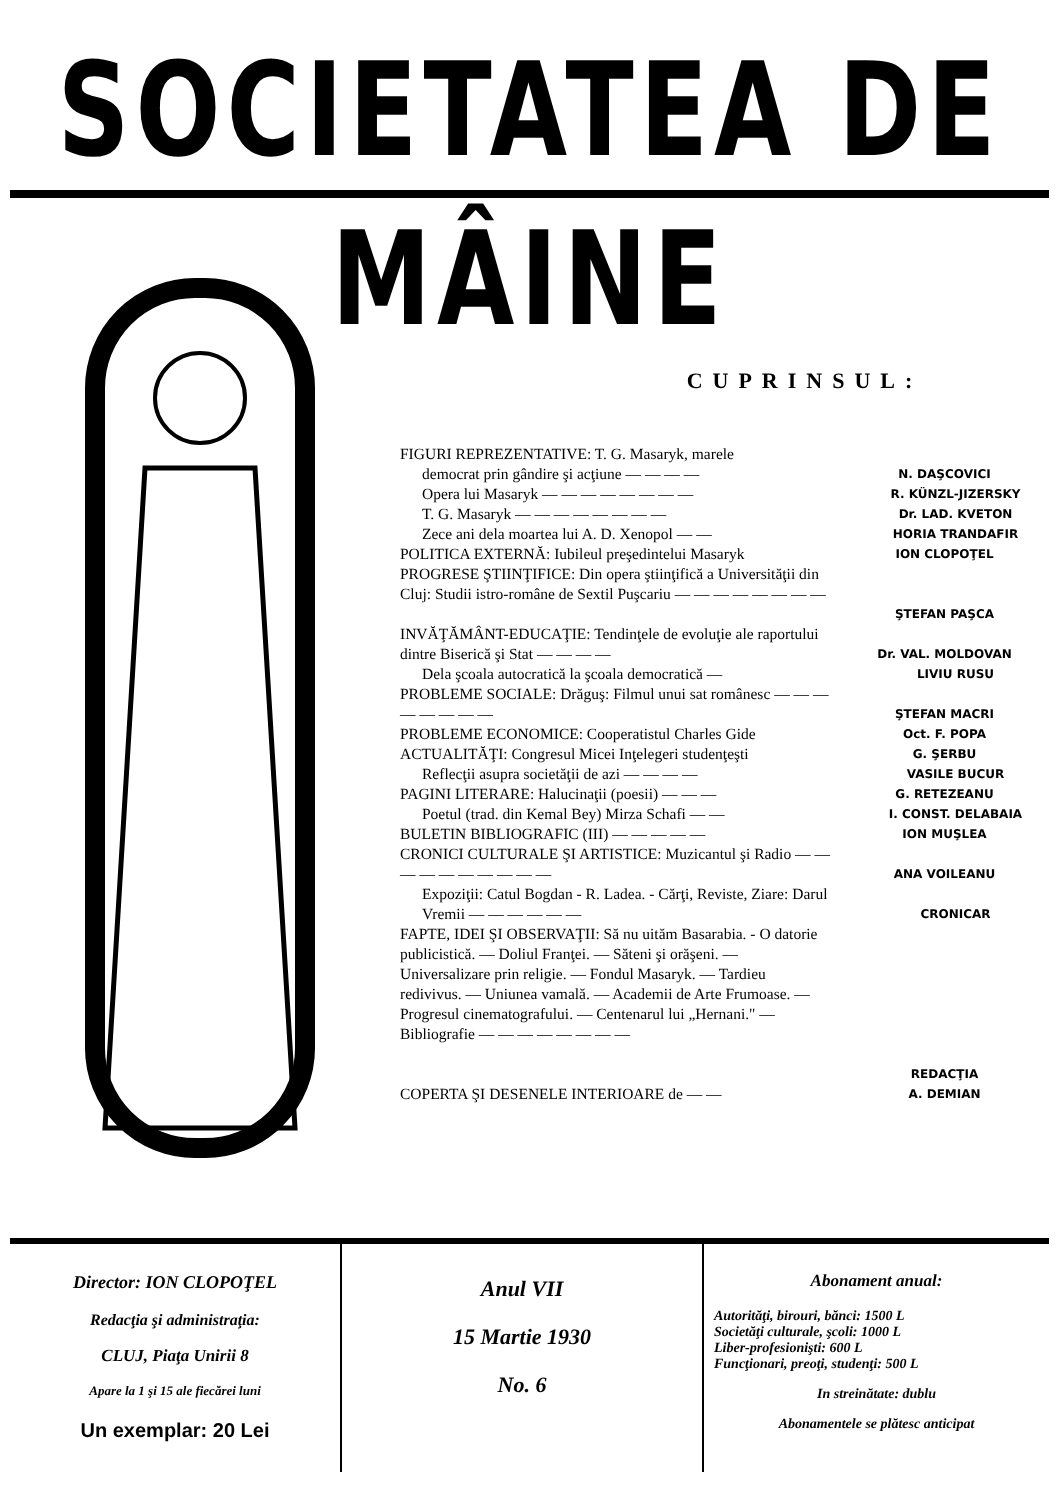SOCIETATEA DE MÂINE
CUPRINSUL:
FIGURI REPREZENTATIVE: T. G. Masaryk, marele
democrat prin gândire şi acţiune — — — —
N. DAŞCOVICI
Opera lui Masaryk — — — — — — — —
R. KÜNZL-JIZERSKY
T. G. Masaryk — — — — — — — —
Dr. LAD. KVETON
Zece ani dela moartea lui A. D. Xenopol — —
HORIA TRANDAFIR
POLITICA EXTERNĂ: Iubileul preşedintelui Masaryk
ION CLOPOŢEL
PROGRESE ŞTIINŢIFICE: Din opera ştiinţifică a Universităţii din Cluj: Studii istro-române de Sextil Puşcariu — — — — — — — —
ŞTEFAN PAŞCA
INVĂŢĂMÂNT-EDUCAŢIE: Tendinţele de evoluţie ale raportului dintre Biserică şi Stat — — — —
Dr. VAL. MOLDOVAN
Dela şcoala autocratică la şcoala democratică —
LIVIU RUSU
PROBLEME SOCIALE: Drăguş: Filmul unui sat românesc — — — — — — — —
ŞTEFAN MACRI
PROBLEME ECONOMICE: Cooperatistul Charles Gide
Oct. F. POPA
ACTUALITĂŢI: Congresul Micei Inţelegeri studenţeşti
G. ŞERBU
Reflecţii asupra societăţii de azi — — — —
VASILE BUCUR
PAGINI LITERARE: Halucinaţii (poesii) — — —
G. RETEZEANU
Poetul (trad. din Kemal Bey) Mirza Schafi — —
I. CONST. DELABAIA
BULETIN BIBLIOGRAFIC (III) — — — — —
ION MUŞLEA
CRONICI CULTURALE ŞI ARTISTICE: Muzicantul şi Radio — — — — — — — — — —
ANA VOILEANU
Expoziţii: Catul Bogdan - R. Ladea. - Cărţi, Reviste, Ziare: Darul Vremii — — — — — —
CRONICAR
FAPTE, IDEI ŞI OBSERVAŢII: Să nu uităm Basarabia. - O datorie publicistică. — Doliul Franţei. — Săteni şi orăşeni. — Universalizare prin religie. — Fondul Masaryk. — Tardieu redivivus. — Uniunea vamală. — Academii de Arte Frumoase. — Progresul cinematografului. — Centenarul lui „Hernani." — Bibliografie — — — — — — — —
REDACŢIA
COPERTA ŞI DESENELE INTERIOARE de — —
A. DEMIAN
Director: ION CLOPOŢEL
Redacţia şi administraţia:
CLUJ, Piaţa Unirii 8
Apare la 1 şi 15 ale fiecărei luni
Un exemplar: 20 Lei
Anul VII
15 Martie 1930
No. 6
Abonament anual:
Autorităţi, birouri, bănci: 1500 L
Societăţi culturale, şcoli: 1000 L
Liber-profesionişti: 600 L
Funcţionari, preoţi, studenţi: 500 L
In streinătate: dublu
Abonamentele se plătesc anticipat